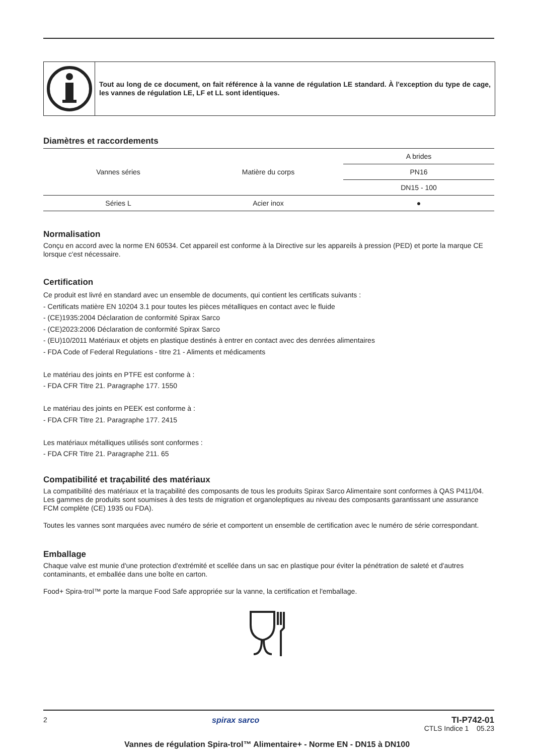Tout au long de ce document, on fait référence à la vanne de régulation LE standard. À l'exception du type de cage, les vannes de régulation LE, LF et LL sont identiques.
Diamètres et raccordements
| Vannes séries | Matière du corps | A brides |
| --- | --- | --- |
| | | PN16 |
| | | DN15 - 100 |
| Séries L | Acier inox | ● |
Normalisation
Conçu en accord avec la norme EN 60534. Cet appareil est conforme à la Directive sur les appareils à pression (PED) et porte la marque CE lorsque c'est nécessaire.
Certification
Ce produit est livré en standard avec un ensemble de documents, qui contient les certificats suivants :
- Certificats matière EN 10204 3.1 pour toutes les pièces métalliques en contact avec le fluide
- (CE)1935:2004 Déclaration de conformité Spirax Sarco
- (CE)2023:2006 Déclaration de conformité Spirax Sarco
- (EU)10/2011 Matériaux et objets en plastique destinés à entrer en contact avec des denrées alimentaires
- FDA Code of Federal Regulations - titre 21 - Aliments et médicaments
Le matériau des joints en PTFE est conforme à :
- FDA CFR Titre 21. Paragraphe 177. 1550
Le matériau des joints en PEEK est conforme à :
- FDA CFR Titre 21. Paragraphe 177. 2415
Les matériaux métalliques utilisés sont conformes :
- FDA CFR Titre 21. Paragraphe 211. 65
Compatibilité et traçabilité des matériaux
La compatibilité des matériaux et la traçabilité des composants de tous les produits Spirax Sarco Alimentaire sont conformes à QAS P411/04. Les gammes de produits sont soumises à des tests de migration et organoleptiques au niveau des composants garantissant une assurance FCM complète (CE) 1935 ou FDA).
Toutes les vannes sont marquées avec numéro de série et comportent un ensemble de certification avec le numéro de série correspondant.
Emballage
Chaque valve est munie d'une protection d'extrémité et scellée dans un sac en plastique pour éviter la pénétration de saleté et d'autres contaminants, et emballée dans une boîte en carton.
Food+ Spira-trol™ porte la marque Food Safe appropriée sur la vanne, la certification et l'emballage.
2 spirax sarco TI-P742-01
CTLS Indice 1 05.23
Vannes de régulation Spira-trol™ Alimentaire+ - Norme EN - DN15 à DN100